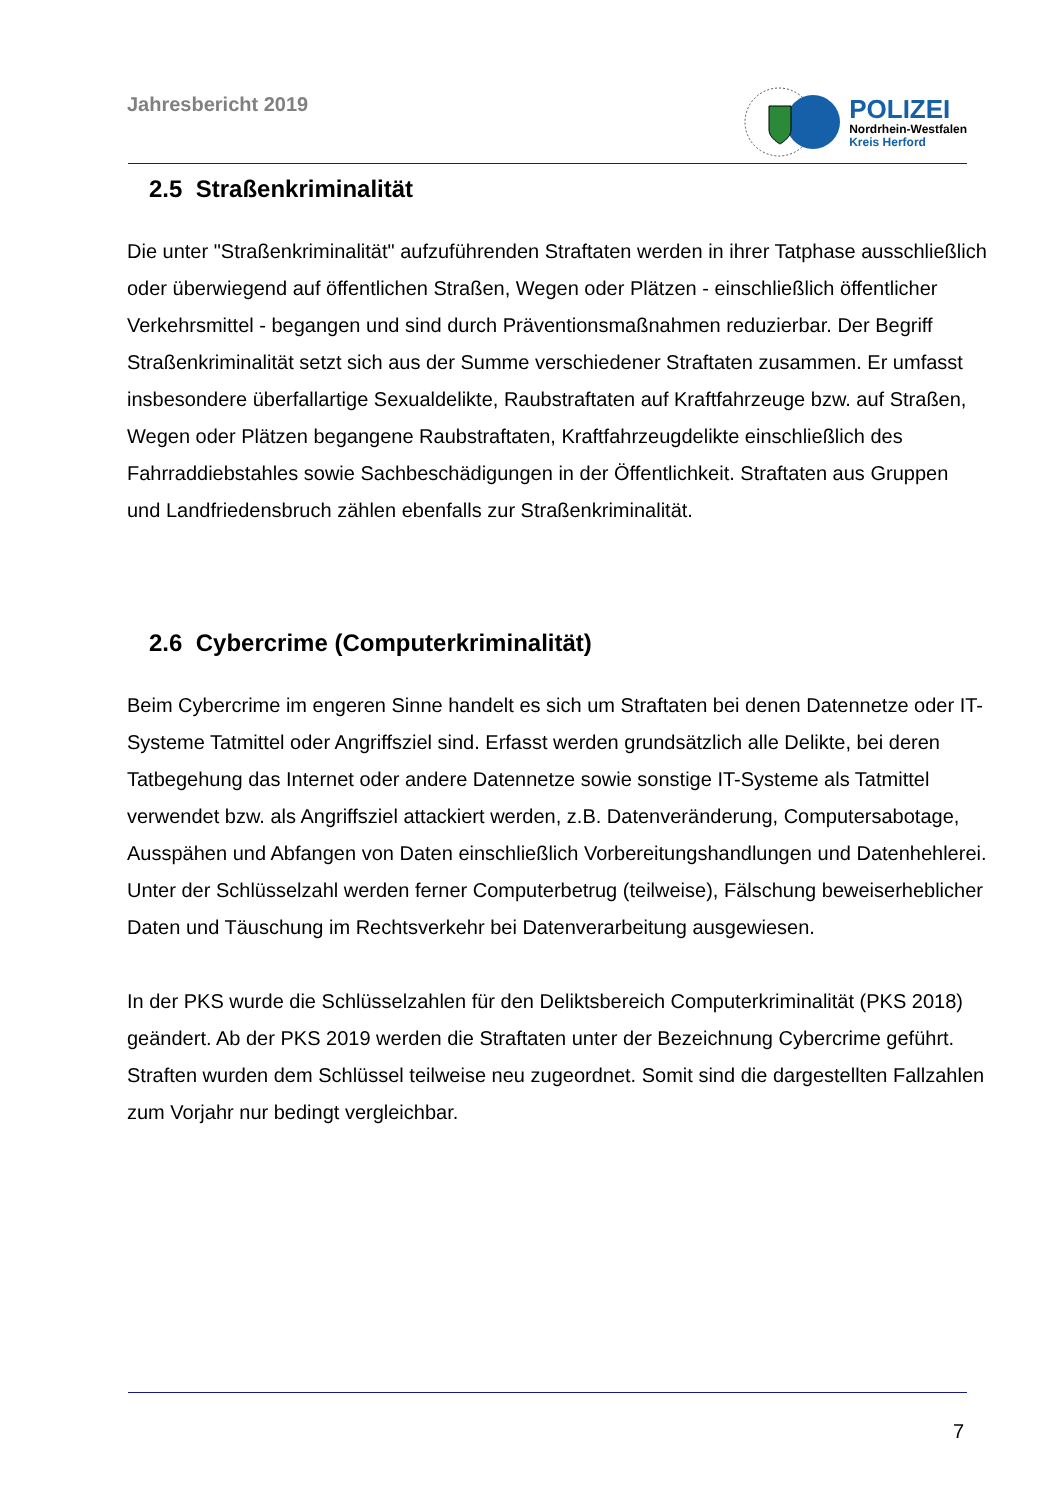Jahresbericht 2019
POLIZEI
Nordrhein-Westfalen
Kreis Herford
2.5 Straßenkriminalität
Die unter "Straßenkriminalität" aufzuführenden Straftaten werden in ihrer Tatphase ausschließlich oder überwiegend auf öffentlichen Straßen, Wegen oder Plätzen - einschließlich öffentlicher Verkehrsmittel - begangen und sind durch Präventionsmaßnahmen reduzierbar. Der Begriff Straßenkriminalität setzt sich aus der Summe verschiedener Straftaten zusammen. Er umfasst insbesondere überfallartige Sexualdelikte, Raubstraftaten auf Kraftfahrzeuge bzw. auf Straßen, Wegen oder Plätzen begangene Raubstraftaten, Kraftfahrzeugdelikte einschließlich des Fahrraddiebstahles sowie Sachbeschädigungen in der Öffentlichkeit. Straftaten aus Gruppen und Landfriedensbruch zählen ebenfalls zur Straßenkriminalität.
2.6 Cybercrime (Computerkriminalität)
Beim Cybercrime im engeren Sinne handelt es sich um Straftaten bei denen Datennetze oder IT-Systeme Tatmittel oder Angriffsziel sind. Erfasst werden grundsätzlich alle Delikte, bei deren Tatbegehung das Internet oder andere Datennetze sowie sonstige IT-Systeme als Tatmittel verwendet bzw. als Angriffsziel attackiert werden, z.B. Datenveränderung, Computersabotage, Ausspähen und Abfangen von Daten einschließlich Vorbereitungshandlungen und Datenhehlerei. Unter der Schlüsselzahl werden ferner Computerbetrug (teilweise), Fälschung beweiserheblicher Daten und Täuschung im Rechtsverkehr bei Datenverarbeitung ausgewiesen.
In der PKS wurde die Schlüsselzahlen für den Deliktsbereich Computerkriminalität (PKS 2018) geändert. Ab der PKS 2019 werden die Straftaten unter der Bezeichnung Cybercrime geführt. Straften wurden dem Schlüssel teilweise neu zugeordnet. Somit sind die dargestellten Fallzahlen zum Vorjahr nur bedingt vergleichbar.
7